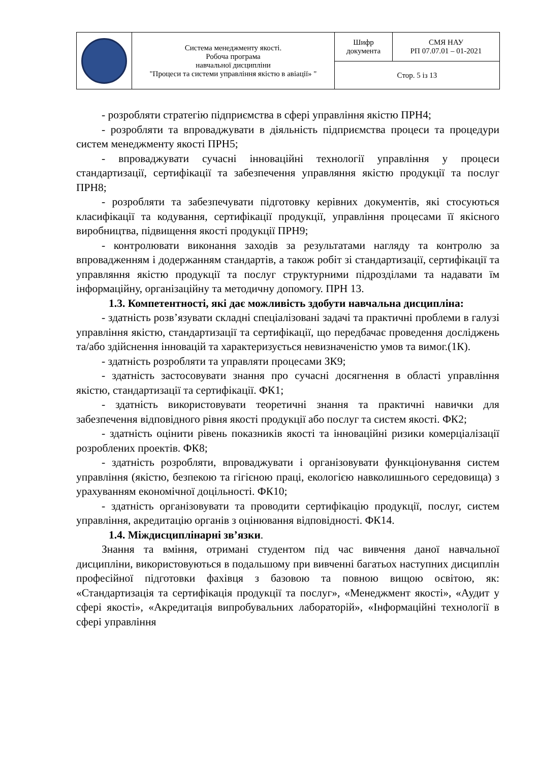| | Система менеджменту якості. Робоча програма навчальної дисципліни "Процеси та системи управління якістю в авіації» " | Шифр документа | СМЯ НАУ РП 07.07.01 – 01-2021 |
| | | Стор. 5 із 13 | |
- розробляти стратегію підприємства в сфері управління якістю ПРН4;
- розробляти та впроваджувати в діяльність підприємства процеси та процедури систем менеджменту якості ПРН5;
- впроваджувати сучасні інноваційні технології управління у процеси стандартизації, сертифікації та забезпечення управляння якістю продукції та послуг ПРН8;
- розробляти та забезпечувати підготовку керівних документів, які стосуються класифікації та кодування, сертифікації продукції, управління процесами її якісного виробництва, підвищення якості продукції ПРН9;
- контролювати виконання заходів за результатами нагляду та контролю за впровадженням і додержанням стандартів, а також робіт зі стандартизації, сертифікації та управляння якістю продукції та послуг структурними підрозділами та надавати їм інформаційну, організаційну та методичну допомогу. ПРН 13.
1.3. Компетентності, які дає можливість здобути навчальна дисципліна:
- здатність розв’язувати складні спеціалізовані задачі та практичні проблеми в галузі управління якістю, стандартизації та сертифікації, що передбачає проведення досліджень та/або здійснення інновацій та характеризується невизначеністю умов та вимог.(1К).
- здатність розробляти та управляти процесами ЗК9;
- здатність застосовувати знання про сучасні досягнення в області управління якістю, стандартизації та сертифікації. ФК1;
- здатність використовувати теоретичні знання та практичні навички для забезпечення відповідного рівня якості продукції або послуг та систем якості. ФК2;
- здатність оцінити рівень показників якості та інноваційні ризики комерціалізації розроблених проектів. ФК8;
- здатність розробляти, впроваджувати і організовувати функціонування систем управління (якістю, безпекою та гігієною праці, екологією навколишнього середовища) з урахуванням економічної доцільності. ФК10;
- здатність організовувати та проводити сертифікацію продукції, послуг, систем управління, акредитацію органів з оцінювання відповідності. ФК14.
1.4. Міждисциплінарні зв’язки.
Знання та вміння, отримані студентом під час вивчення даної навчальної дисципліни, використовуються в подальшому при вивченні багатьох наступних дисциплін професійної підготовки фахівця з базовою та повною вищою освітою, як: «Стандартизація та сертифікація продукції та послуг», «Менеджмент якості», «Аудит у сфері якості», «Акредитація випробувальних лабораторій», «Інформаційні технології в сфері управління